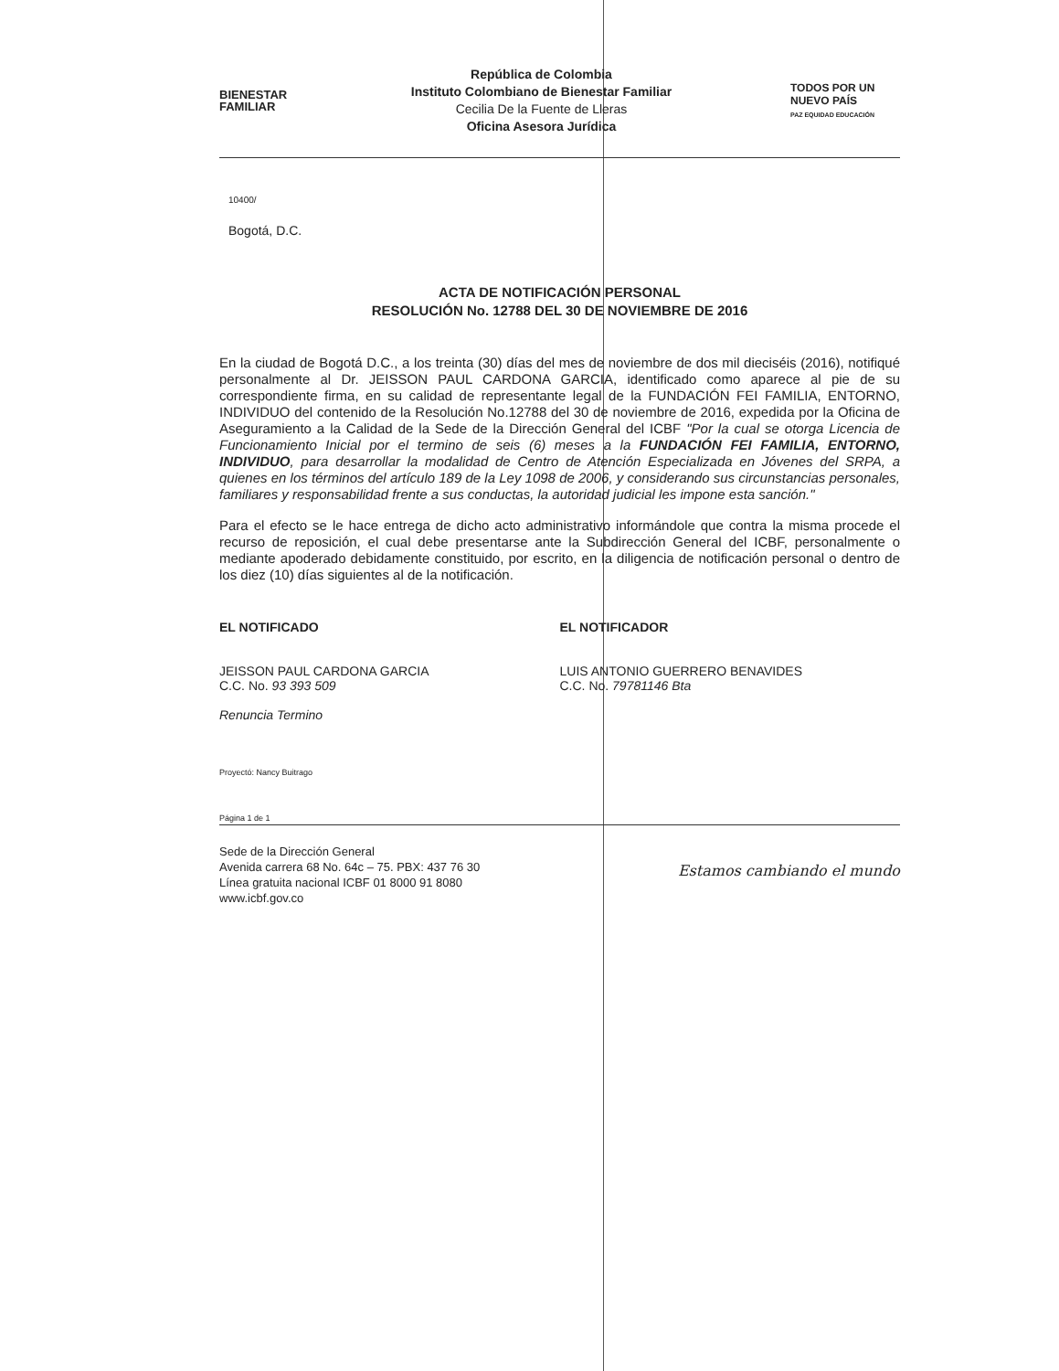BIENESTAR
FAMILIAR
República de Colombia
Instituto Colombiano de Bienestar Familiar
Cecilia De la Fuente de Lleras
Oficina Asesora Jurídica
TODOS POR UN
NUEVO PAÍS
PAZ EQUIDAD EDUCACIÓN
10400/
Bogotá, D.C.
ACTA DE NOTIFICACIÓN PERSONAL
RESOLUCIÓN No. 12788 DEL 30 DE NOVIEMBRE DE 2016
En la ciudad de Bogotá D.C., a los treinta (30) días del mes de noviembre de dos mil dieciséis (2016), notifiqué personalmente al Dr. JEISSON PAUL CARDONA GARCIA, identificado como aparece al pie de su correspondiente firma, en su calidad de representante legal de la FUNDACIÓN FEI FAMILIA, ENTORNO, INDIVIDUO del contenido de la Resolución No.12788 del 30 de noviembre de 2016, expedida por la Oficina de Aseguramiento a la Calidad de la Sede de la Dirección General del ICBF "Por la cual se otorga Licencia de Funcionamiento Inicial por el termino de seis (6) meses a la FUNDACIÓN FEI FAMILIA, ENTORNO, INDIVIDUO, para desarrollar la modalidad de Centro de Atención Especializada en Jóvenes del SRPA, a quienes en los términos del artículo 189 de la Ley 1098 de 2006, y considerando sus circunstancias personales, familiares y responsabilidad frente a sus conductas, la autoridad judicial les impone esta sanción."
Para el efecto se le hace entrega de dicho acto administrativo informándole que contra la misma procede el recurso de reposición, el cual debe presentarse ante la Subdirección General del ICBF, personalmente o mediante apoderado debidamente constituido, por escrito, en la diligencia de notificación personal o dentro de los diez (10) días siguientes al de la notificación.
EL NOTIFICADO
JEISSON PAUL CARDONA GARCIA
C.C. No. 93 393 509
Renuncia Termino
EL NOTIFICADOR
LUIS ANTONIO GUERRERO BENAVIDES
C.C. No. 79781146 Bta
Proyectó: Nancy Buitrago
Página 1 de 1
Sede de la Dirección General
Avenida carrera 68 No. 64c – 75. PBX: 437 76 30
Línea gratuita nacional ICBF 01 8000 91 8080
www.icbf.gov.co
Estamos cambiando el mundo